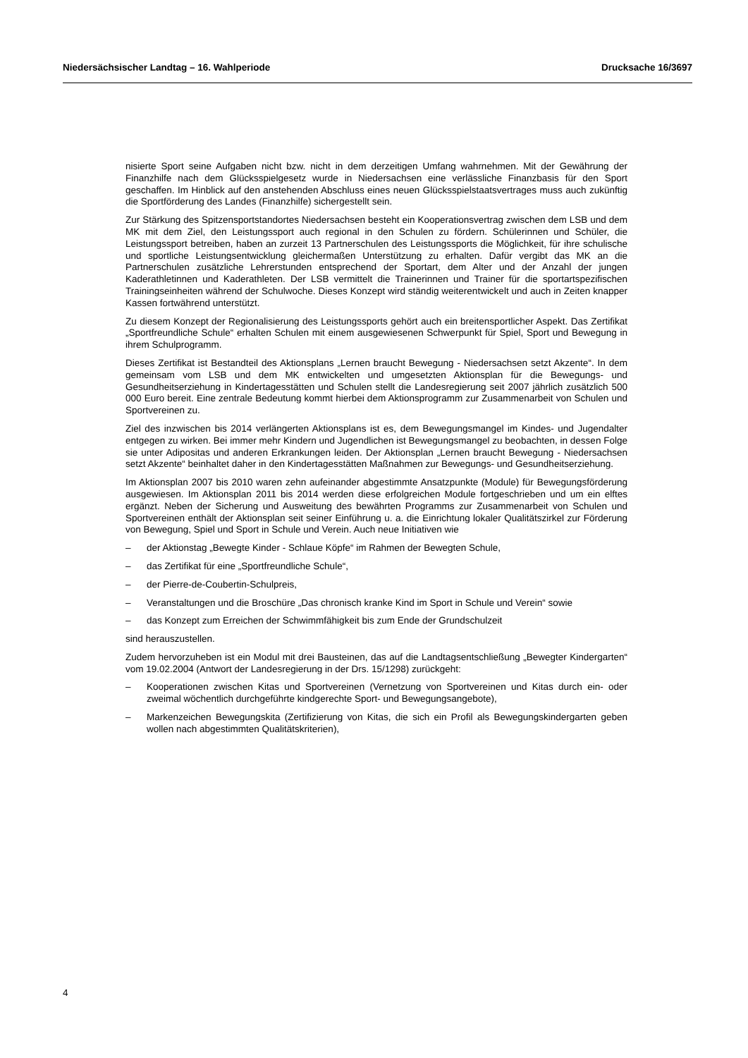Niedersächsischer Landtag – 16. Wahlperiode Drucksache 16/3697
nisierte Sport seine Aufgaben nicht bzw. nicht in dem derzeitigen Umfang wahrnehmen. Mit der Gewährung der Finanzhilfe nach dem Glücksspielgesetz wurde in Niedersachsen eine verlässliche Finanzbasis für den Sport geschaffen. Im Hinblick auf den anstehenden Abschluss eines neuen Glücksspielstaatsvertrages muss auch zukünftig die Sportförderung des Landes (Finanzhilfe) sichergestellt sein.
Zur Stärkung des Spitzensportstandortes Niedersachsen besteht ein Kooperationsvertrag zwischen dem LSB und dem MK mit dem Ziel, den Leistungssport auch regional in den Schulen zu fördern. Schülerinnen und Schüler, die Leistungssport betreiben, haben an zurzeit 13 Partnerschulen des Leistungssports die Möglichkeit, für ihre schulische und sportliche Leistungsentwicklung gleichermaßen Unterstützung zu erhalten. Dafür vergibt das MK an die Partnerschulen zusätzliche Lehrerstunden entsprechend der Sportart, dem Alter und der Anzahl der jungen Kaderathletinnen und Kaderathleten. Der LSB vermittelt die Trainerinnen und Trainer für die sportartspezifischen Trainingseinheiten während der Schulwoche. Dieses Konzept wird ständig weiterentwickelt und auch in Zeiten knapper Kassen fortwährend unterstützt.
Zu diesem Konzept der Regionalisierung des Leistungssports gehört auch ein breitensportlicher Aspekt. Das Zertifikat „Sportfreundliche Schule“ erhalten Schulen mit einem ausgewiesenen Schwerpunkt für Spiel, Sport und Bewegung in ihrem Schulprogramm.
Dieses Zertifikat ist Bestandteil des Aktionsplans „Lernen braucht Bewegung - Niedersachsen setzt Akzente“. In dem gemeinsam vom LSB und dem MK entwickelten und umgesetzten Aktionsplan für die Bewegungs- und Gesundheitserziehung in Kindertagesstätten und Schulen stellt die Landesregierung seit 2007 jährlich zusätzlich 500 000 Euro bereit. Eine zentrale Bedeutung kommt hierbei dem Aktionsprogramm zur Zusammenarbeit von Schulen und Sportvereinen zu.
Ziel des inzwischen bis 2014 verlängerten Aktionsplans ist es, dem Bewegungsmangel im Kindes- und Jugendalter entgegen zu wirken. Bei immer mehr Kindern und Jugendlichen ist Bewegungsmangel zu beobachten, in dessen Folge sie unter Adipositas und anderen Erkrankungen leiden. Der Aktionsplan „Lernen braucht Bewegung - Niedersachsen setzt Akzente“ beinhaltet daher in den Kindertagesstätten Maßnahmen zur Bewegungs- und Gesundheitserziehung.
Im Aktionsplan 2007 bis 2010 waren zehn aufeinander abgestimmte Ansatzpunkte (Module) für Bewegungsförderung ausgewiesen. Im Aktionsplan 2011 bis 2014 werden diese erfolgreichen Module fortgeschrieben und um ein elftes ergänzt. Neben der Sicherung und Ausweitung des bewährten Programms zur Zusammenarbeit von Schulen und Sportvereinen enthält der Aktionsplan seit seiner Einführung u. a. die Einrichtung lokaler Qualitätszirkel zur Förderung von Bewegung, Spiel und Sport in Schule und Verein. Auch neue Initiativen wie
– der Aktionstag „Bewegte Kinder - Schlaue Köpfe“ im Rahmen der Bewegten Schule,
– das Zertifikat für eine „Sportfreundliche Schule“,
– der Pierre-de-Coubertin-Schulpreis,
– Veranstaltungen und die Broschüre „Das chronisch kranke Kind im Sport in Schule und Verein“ sowie
– das Konzept zum Erreichen der Schwimmfähigkeit bis zum Ende der Grundschulzeit
sind herauszustellen.
Zudem hervorzuheben ist ein Modul mit drei Bausteinen, das auf die Landtagsentschließung „Bewegter Kindergarten“ vom 19.02.2004 (Antwort der Landesregierung in der Drs. 15/1298) zurückgeht:
– Kooperationen zwischen Kitas und Sportvereinen (Vernetzung von Sportvereinen und Kitas durch ein- oder zweimal wöchentlich durchgeführte kindgerechte Sport- und Bewegungsangebote),
– Markenzeichen Bewegungskita (Zertifizierung von Kitas, die sich ein Profil als Bewegungskindergarten geben wollen nach abgestimmten Qualitätskriterien),
4